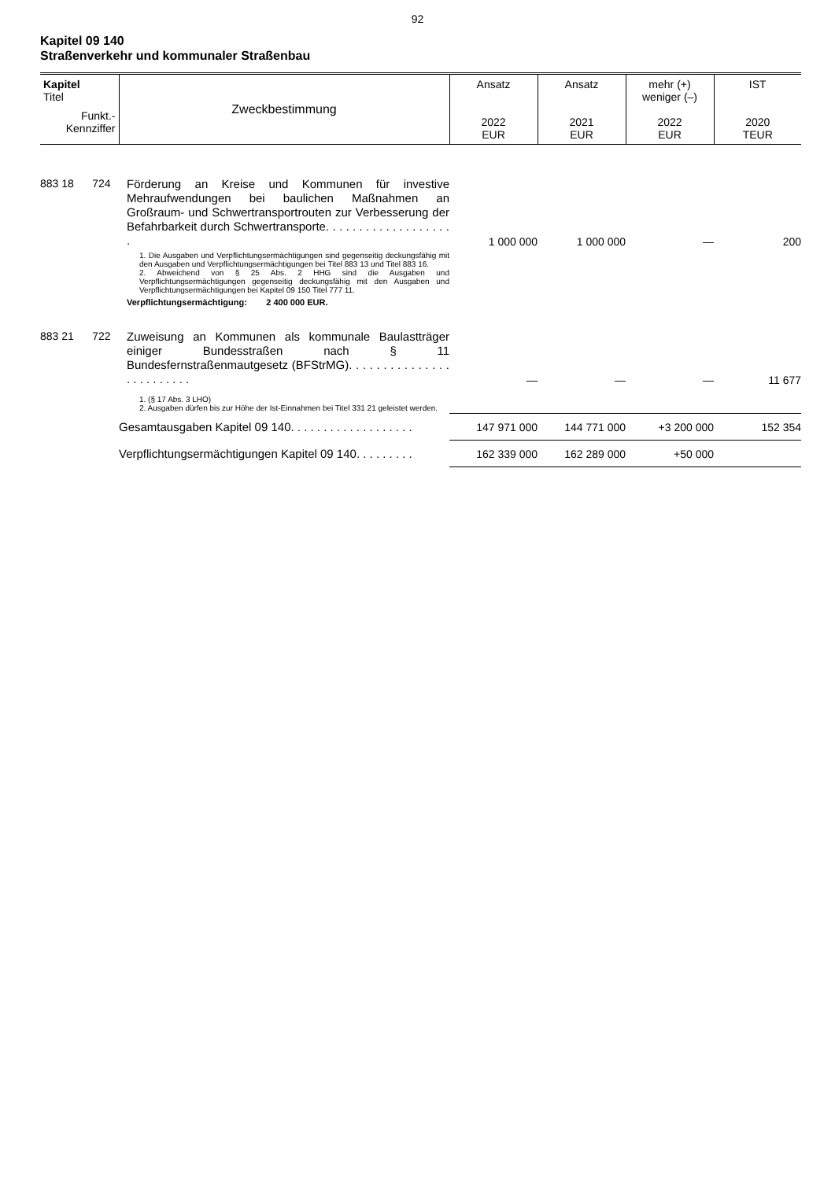92
Kapitel 09 140
Straßenverkehr und kommunaler Straßenbau
| Kapitel Titel Funkt.- Kennziffer | Zweckbestimmung | Ansatz 2022 EUR | Ansatz 2021 EUR | mehr (+) weniger (–) 2022 EUR | IST 2020 TEUR |
| --- | --- | --- | --- | --- | --- |
| 883 18 724 | Förderung an Kreise und Kommunen für investive Mehraufwendungen bei baulichen Maßnahmen an Großraum- und Schwertransportrouten zur Verbesserung der Befahrbarkeit durch Schwertransporte. . . . . . . . . . . . . . . . . . . . | 1 000 000 | 1 000 000 | — | 200 |
| | 1. Die Ausgaben und Verpflichtungsermächtigungen sind gegenseitig deckungsfähig mit den Ausgaben und Verpflichtungsermächtigungen bei Titel 883 13 und Titel 883 16. 2. Abweichend von § 25 Abs. 2 HHG sind die Ausgaben und Verpflichtungsermächtigungen gegenseitig deckungsfähig mit den Ausgaben und Verpflichtungsermächtigungen bei Kapitel 09 150 Titel 777 11. Verpflichtungsermächtigung: 2 400 000 EUR. | | | | |
| 883 21 722 | Zuweisung an Kommunen als kommunale Baulastträger einiger Bundesstraßen nach § 11 Bundesfernstraßenmautgesetz (BFStrMG). . . . . . . . . . . . . . . . . . . . . . . . . | — | — | — | 11 677 |
| | 1. (§ 17 Abs. 3 LHO) 2. Ausgaben dürfen bis zur Höhe der Ist-Einnahmen bei Titel 331 21 geleistet werden. | | | | |
| | Gesamtausgaben Kapitel 09 140. . . . . . . . . . . . . . . . . . . | 147 971 000 | 144 771 000 | +3 200 000 | 152 354 |
| | Verpflichtungsermächtigungen Kapitel 09 140. . . . . . . . . | 162 339 000 | 162 289 000 | +50 000 | |